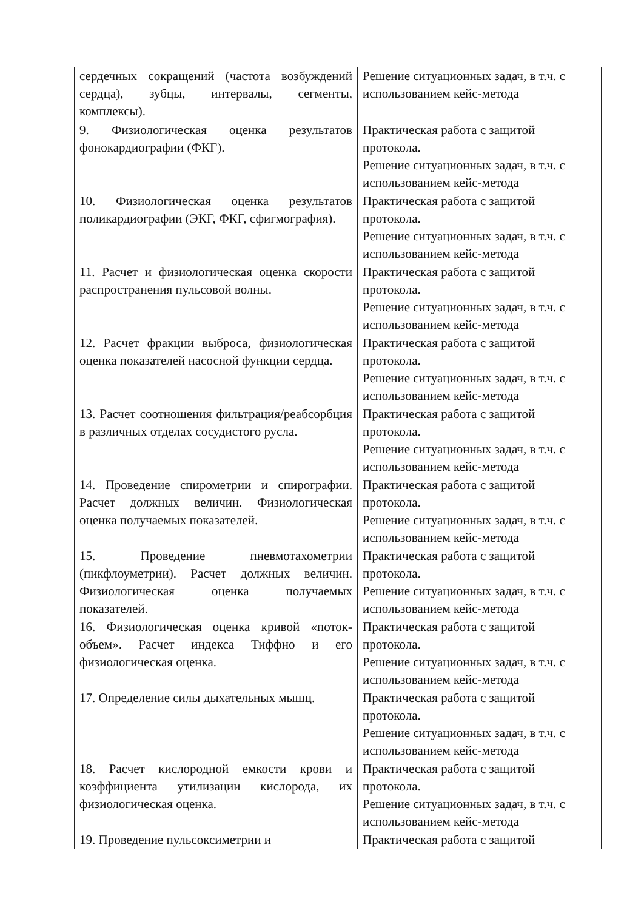| сердечных сокращений (частота возбуждений сердца), зубцы, интервалы, сегменты, комплексы). | Решение ситуационных задач, в т.ч. с использованием кейс-метода |
| 9. Физиологическая оценка результатов фонокардиографии (ФКГ). | Практическая работа с защитой протокола. Решение ситуационных задач, в т.ч. с использованием кейс-метода |
| 10. Физиологическая оценка результатов поликардиографии (ЭКГ, ФКГ, сфигмография). | Практическая работа с защитой протокола. Решение ситуационных задач, в т.ч. с использованием кейс-метода |
| 11. Расчет и физиологическая оценка скорости распространения пульсовой волны. | Практическая работа с защитой протокола. Решение ситуационных задач, в т.ч. с использованием кейс-метода |
| 12. Расчет фракции выброса, физиологическая оценка показателей насосной функции сердца. | Практическая работа с защитой протокола. Решение ситуационных задач, в т.ч. с использованием кейс-метода |
| 13. Расчет соотношения фильтрация/реабсорбция в различных отделах сосудистого русла. | Практическая работа с защитой протокола. Решение ситуационных задач, в т.ч. с использованием кейс-метода |
| 14. Проведение спирометрии и спирографии. Расчет должных величин. Физиологическая оценка получаемых показателей. | Практическая работа с защитой протокола. Решение ситуационных задач, в т.ч. с использованием кейс-метода |
| 15. Проведение пневмотахометрии (пикфлоуметрии). Расчет должных величин. Физиологическая оценка получаемых показателей. | Практическая работа с защитой протокола. Решение ситуационных задач, в т.ч. с использованием кейс-метода |
| 16. Физиологическая оценка кривой «поток-объем». Расчет индекса Тиффно и его физиологическая оценка. | Практическая работа с защитой протокола. Решение ситуационных задач, в т.ч. с использованием кейс-метода |
| 17. Определение силы дыхательных мышц. | Практическая работа с защитой протокола. Решение ситуационных задач, в т.ч. с использованием кейс-метода |
| 18. Расчет кислородной емкости крови и коэффициента утилизации кислорода, их физиологическая оценка. | Практическая работа с защитой протокола. Решение ситуационных задач, в т.ч. с использованием кейс-метода |
| 19. Проведение пульсоксиметрии и | Практическая работа с защитой |